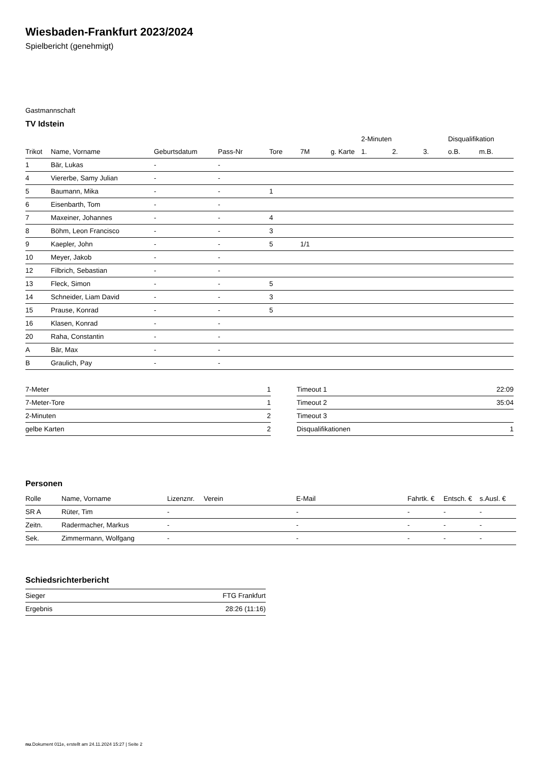Wiesbaden-Frankfurt 2023/2024
Spielbericht (genehmigt)
Gastmannschaft
TV Idstein
| | | | | | | | 2-Minuten | | | Disqualifikation | |
| --- | --- | --- | --- | --- | --- | --- | --- | --- | --- | --- | --- |
| Trikot | Name, Vorname | Geburtsdatum | Pass-Nr | Tore | 7M | g. Karte | 1. | 2. | 3. | o.B. | m.B. |
| 1 | Bär, Lukas | - | - | | | | | | | | |
| 4 | Viererbe, Samy Julian | - | - | | | | | | | | |
| 5 | Baumann, Mika | - | - | 1 | | | | | | | |
| 6 | Eisenbarth, Tom | - | - | | | | | | | | |
| 7 | Maxeiner, Johannes | - | - | 4 | | | | | | | |
| 8 | Böhm, Leon Francisco | - | - | 3 | | | | | | | |
| 9 | Kaepler, John | - | - | 5 | 1/1 | | | | | | |
| 10 | Meyer, Jakob | - | - | | | | | | | | |
| 12 | Filbrich, Sebastian | - | - | | | | | | | | |
| 13 | Fleck, Simon | - | - | 5 | | | | | | | |
| 14 | Schneider, Liam David | - | - | 3 | | | | | | | |
| 15 | Prause, Konrad | - | - | 5 | | | | | | | |
| 16 | Klasen, Konrad | - | - | | | | | | | | |
| 20 | Raha, Constantin | - | - | | | | | | | | |
| A | Bär, Max | - | - | | | | | | | | |
| B | Graulich, Pay | - | - | | | | | | | | |
| 7-Meter | 1 |
| 7-Meter-Tore | 1 |
| 2-Minuten | 2 |
| gelbe Karten | 2 |
| Timeout 1 | 22:09 |
| Timeout 2 | 35:04 |
| Timeout 3 | |
| Disqualifikationen | 1 |
Personen
| Rolle | Name, Vorname | Lizenznr. | Verein | E-Mail | Fahrtk. € | Entsch. € | s.Ausl. € |
| --- | --- | --- | --- | --- | --- | --- | --- |
| SR A | Rüter, Tim | - | | - | - | - | - |
| Zeitn. | Radermacher, Markus | - | | - | - | - | - |
| Sek. | Zimmermann, Wolfgang | - | | - | - | - | - |
Schiedsrichterbericht
| Sieger | FTG Frankfurt |
| Ergebnis | 28:26 (11:16) |
nu.Dokument 011e, erstellt am 24.11.2024 15:27 | Seite 2